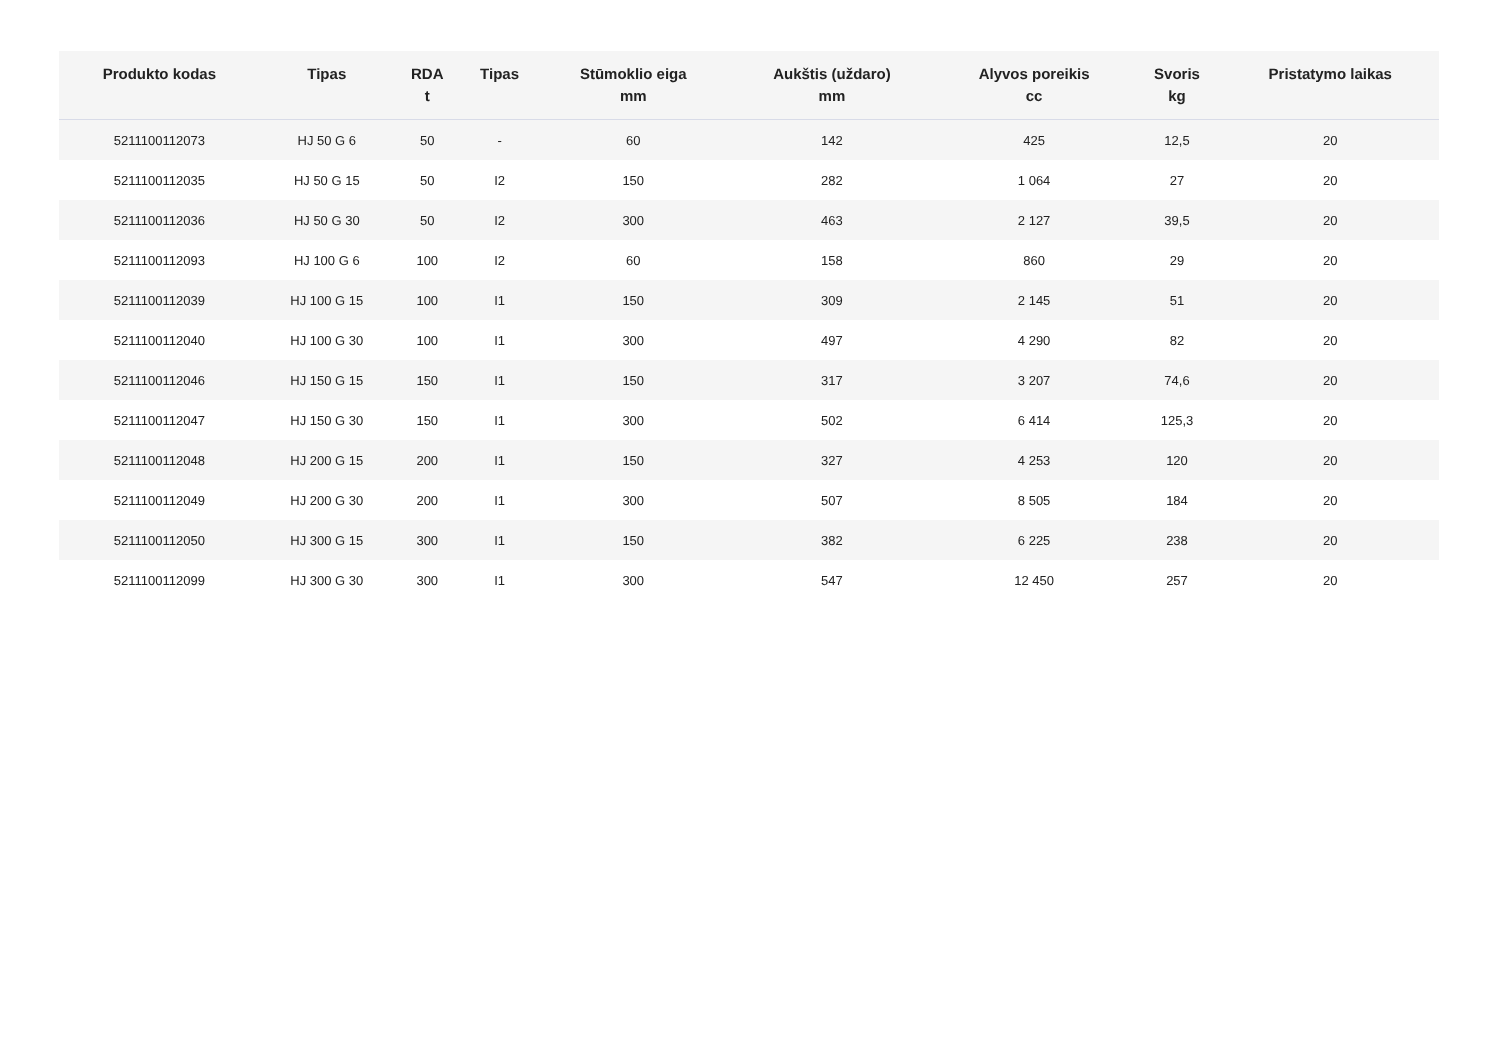| Produkto kodas | Tipas | RDA t | Tipas | Stūmoklio eiga mm | Aukštis (uždaro) mm | Alyvos poreikis cc | Svoris kg | Pristatymo laikas |
| --- | --- | --- | --- | --- | --- | --- | --- | --- |
| 5211100112073 | HJ 50 G 6 | 50 | - | 60 | 142 | 425 | 12,5 | 20 |
| 5211100112035 | HJ 50 G 15 | 50 | I2 | 150 | 282 | 1 064 | 27 | 20 |
| 5211100112036 | HJ 50 G 30 | 50 | I2 | 300 | 463 | 2 127 | 39,5 | 20 |
| 5211100112093 | HJ 100 G 6 | 100 | I2 | 60 | 158 | 860 | 29 | 20 |
| 5211100112039 | HJ 100 G 15 | 100 | I1 | 150 | 309 | 2 145 | 51 | 20 |
| 5211100112040 | HJ 100 G 30 | 100 | I1 | 300 | 497 | 4 290 | 82 | 20 |
| 5211100112046 | HJ 150 G 15 | 150 | I1 | 150 | 317 | 3 207 | 74,6 | 20 |
| 5211100112047 | HJ 150 G 30 | 150 | I1 | 300 | 502 | 6 414 | 125,3 | 20 |
| 5211100112048 | HJ 200 G 15 | 200 | I1 | 150 | 327 | 4 253 | 120 | 20 |
| 5211100112049 | HJ 200 G 30 | 200 | I1 | 300 | 507 | 8 505 | 184 | 20 |
| 5211100112050 | HJ 300 G 15 | 300 | I1 | 150 | 382 | 6 225 | 238 | 20 |
| 5211100112099 | HJ 300 G 30 | 300 | I1 | 300 | 547 | 12 450 | 257 | 20 |